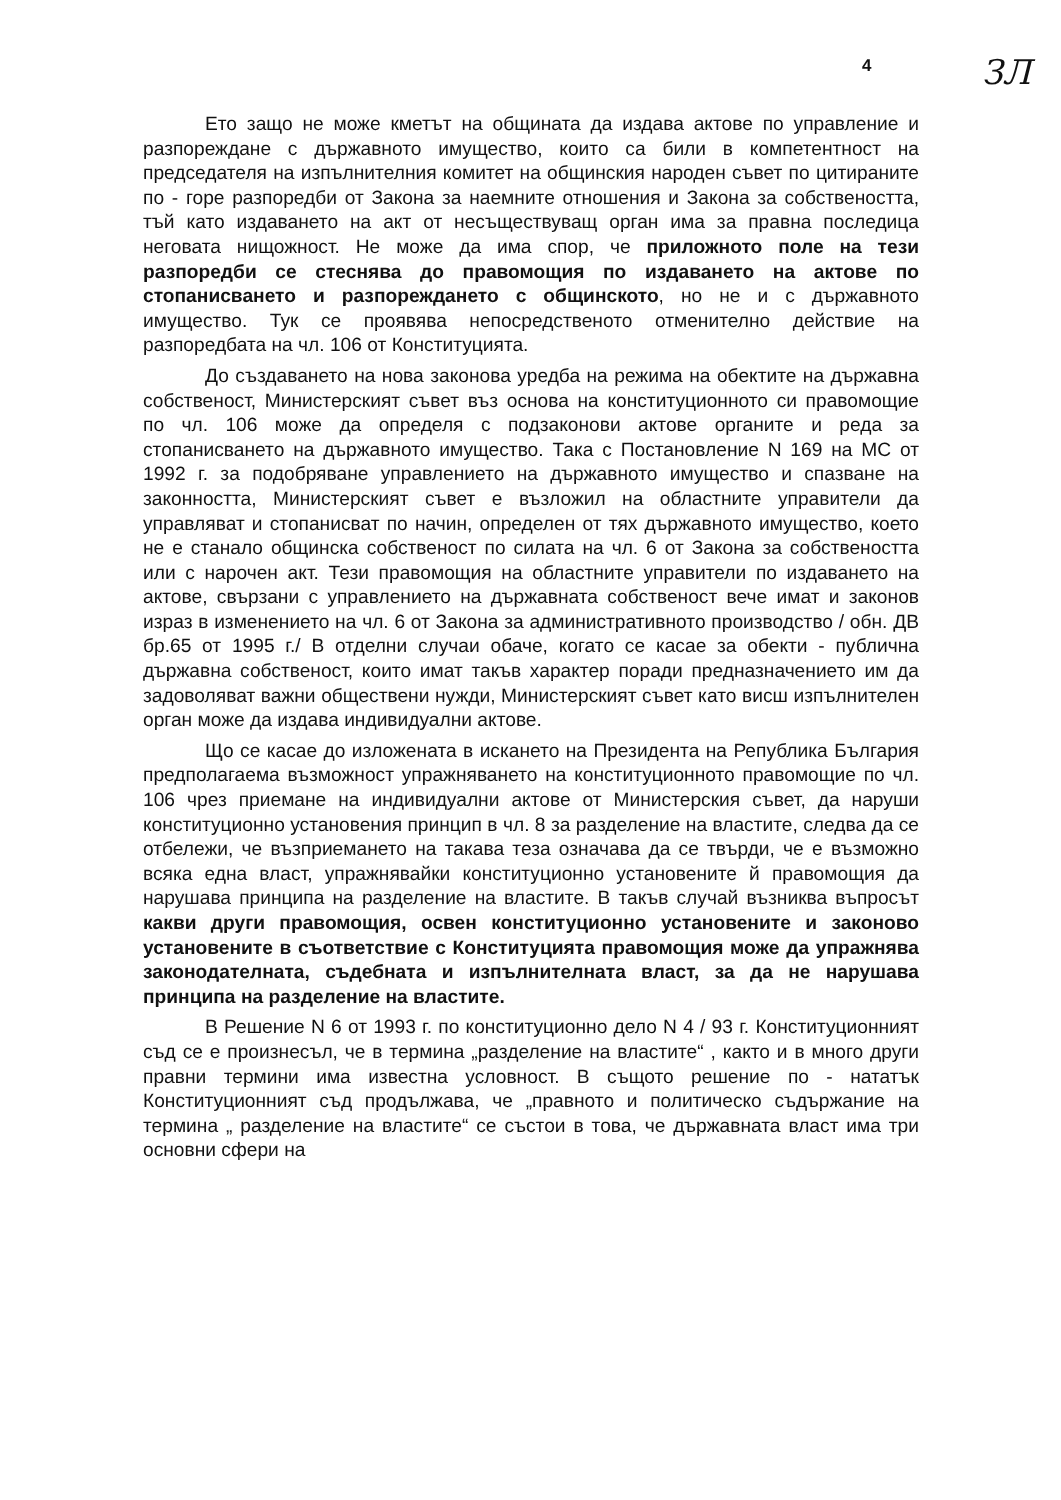4 ЗЛ
Ето защо не може кметът на общината да издава актове по управление и разпореждане с държавното имущество, които са били в компетентност на председателя на изпълнителния комитет на общинския народен съвет по цитираните по - горе разпоредби от Закона за наемните отношения и Закона за собствеността, тъй като издаването на акт от несъществуващ орган има за правна последица неговата нищожност. Не може да има спор, че приложното поле на тези разпоредби се стеснява до правомощия по издаването на актове по стопанисването и разпореждането с общинското, но не и с държавното имущество. Тук се проявява непосредственото отменително действие на разпоредбата на чл. 106 от Конституцията.
До създаването на нова законова уредба на режима на обектите на държавна собственост, Министерският съвет въз основа на конституционното си правомощие по чл. 106 може да определя с подзаконови актове органите и реда за стопанисването на държавното имущество. Така с Постановление N 169 на МС от 1992 г. за подобряване управлението на държавното имущество и спазване на законността, Министерският съвет е възложил на областните управители да управляват и стопанисват по начин, определен от тях държавното имущество, което не е станало общинска собственост по силата на чл. 6 от Закона за собствеността или с нарочен акт. Тези правомощия на областните управители по издаването на актове, свързани с управлението на държавната собственост вече имат и законов израз в изменението на чл. 6 от Закона за административното производство / обн. ДВ бр.65 от 1995 г./ В отделни случаи обаче, когато се касае за обекти - публична държавна собственост, които имат такъв характер поради предназначението им да задоволяват важни обществени нужди, Министерският съвет като висш изпълнителен орган може да издава индивидуални актове.
Що се касае до изложената в искането на Президента на Република България предполагаема възможност упражняването на конституционното правомощие по чл. 106 чрез приемане на индивидуални актове от Министерския съвет, да наруши конституционно установения принцип в чл. 8 за разделение на властите, следва да се отбележи, че възприемането на такава теза означава да се твърди, че е възможно всяка една власт, упражнявайки конституционно установените й правомощия да нарушава принципа на разделение на властите. В такъв случай възниква въпросът какви други правомощия, освен конституционно установените и законово установените в съответствие с Конституцията правомощия може да упражнява законодателната, съдебната и изпълнителната власт, за да не нарушава принципа на разделение на властите.
В Решение N 6 от 1993 г. по конституционно дело N 4 / 93 г. Конституционният съд се е произнесъл, че в термина „разделение на властите“ , както и в много други правни термини има известна условност. В същото решение по - нататък Конституционният съд продължава, че „правното и политическо съдържание на термина „ разделение на властите“ се състои в това, че държавната власт има три основни сфери на